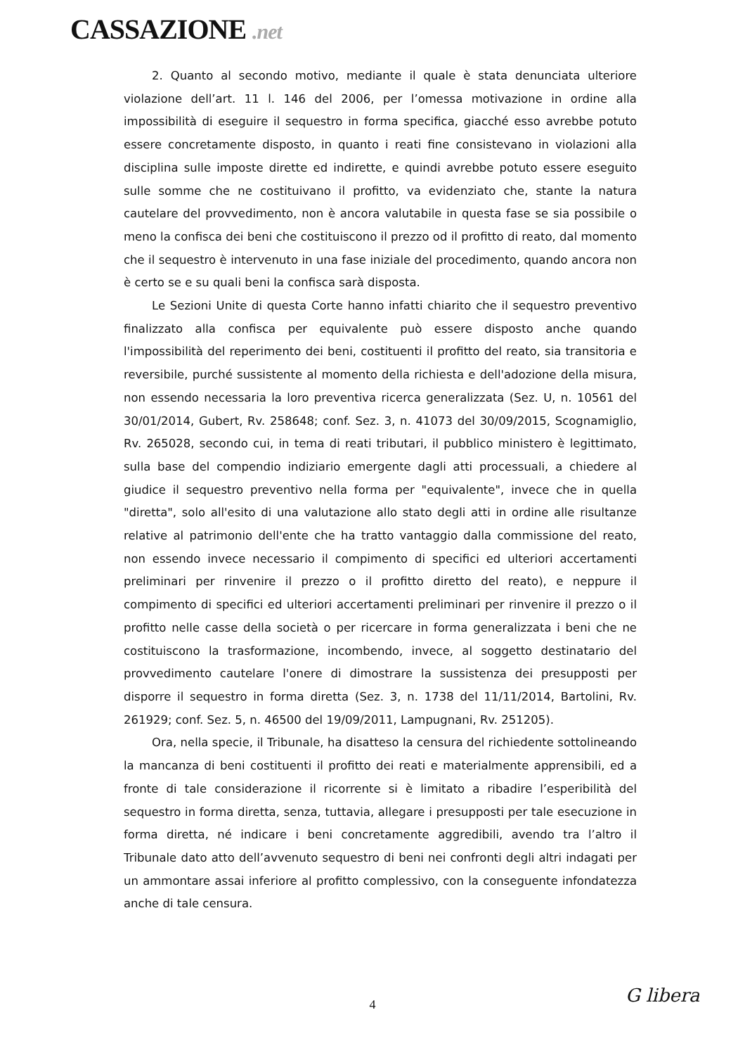CASSAZIONE .net
2. Quanto al secondo motivo, mediante il quale è stata denunciata ulteriore violazione dell’art. 11 l. 146 del 2006, per l’omessa motivazione in ordine alla impossibilità di eseguire il sequestro in forma specifica, giacché esso avrebbe potuto essere concretamente disposto, in quanto i reati fine consistevano in violazioni alla disciplina sulle imposte dirette ed indirette, e quindi avrebbe potuto essere eseguito sulle somme che ne costituivano il profitto, va evidenziato che, stante la natura cautelare del provvedimento, non è ancora valutabile in questa fase se sia possibile o meno la confisca dei beni che costituiscono il prezzo od il profitto di reato, dal momento che il sequestro è intervenuto in una fase iniziale del procedimento, quando ancora non è certo se e su quali beni la confisca sarà disposta.
Le Sezioni Unite di questa Corte hanno infatti chiarito che il sequestro preventivo finalizzato alla confisca per equivalente può essere disposto anche quando l'impossibilità del reperimento dei beni, costituenti il profitto del reato, sia transitoria e reversibile, purché sussistente al momento della richiesta e dell'adozione della misura, non essendo necessaria la loro preventiva ricerca generalizzata (Sez. U, n. 10561 del 30/01/2014, Gubert, Rv. 258648; conf. Sez. 3, n. 41073 del 30/09/2015, Scognamiglio, Rv. 265028, secondo cui, in tema di reati tributari, il pubblico ministero è legittimato, sulla base del compendio indiziario emergente dagli atti processuali, a chiedere al giudice il sequestro preventivo nella forma per "equivalente", invece che in quella "diretta", solo all'esito di una valutazione allo stato degli atti in ordine alle risultanze relative al patrimonio dell'ente che ha tratto vantaggio dalla commissione del reato, non essendo invece necessario il compimento di specifici ed ulteriori accertamenti preliminari per rinvenire il prezzo o il profitto diretto del reato), e neppure il compimento di specifici ed ulteriori accertamenti preliminari per rinvenire il prezzo o il profitto nelle casse della società o per ricercare in forma generalizzata i beni che ne costituiscono la trasformazione, incombendo, invece, al soggetto destinatario del provvedimento cautelare l'onere di dimostrare la sussistenza dei presupposti per disporre il sequestro in forma diretta (Sez. 3, n. 1738 del 11/11/2014, Bartolini, Rv. 261929; conf. Sez. 5, n. 46500 del 19/09/2011, Lampugnani, Rv. 251205).
Ora, nella specie, il Tribunale, ha disatteso la censura del richiedente sottolineando la mancanza di beni costituenti il profitto dei reati e materialmente apprensibili, ed a fronte di tale considerazione il ricorrente si è limitato a ribadire l’esperibilità del sequestro in forma diretta, senza, tuttavia, allegare i presupposti per tale esecuzione in forma diretta, né indicare i beni concretamente aggredibili, avendo tra l’altro il Tribunale dato atto dell’avvenuto sequestro di beni nei confronti degli altri indagati per un ammontare assai inferiore al profitto complessivo, con la conseguente infondatezza anche di tale censura.
4 G libera